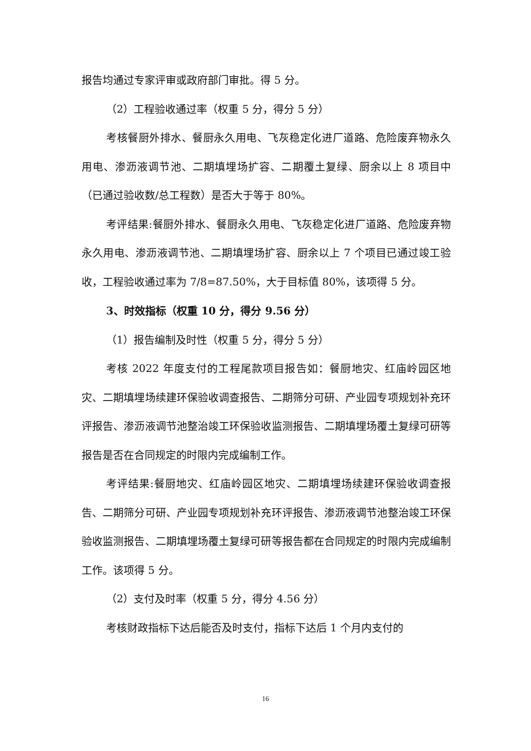报告均通过专家评审或政府部门审批。得 5 分。
（2）工程验收通过率（权重 5 分，得分 5 分）
考核餐厨外排水、餐厨永久用电、飞灰稳定化进厂道路、危险废弃物永久用电、渗沥液调节池、二期填埋场扩容、二期覆土复绿、厨余以上 8 项目中（已通过验收数/总工程数）是否大于等于 80%。
考评结果:餐厨外排水、餐厨永久用电、飞灰稳定化进厂道路、危险废弃物永久用电、渗沥液调节池、二期填埋场扩容、厨余以上 7 个项目已通过竣工验收，工程验收通过率为 7/8=87.50%，大于目标值 80%，该项得 5 分。
3、时效指标（权重 10 分，得分 9.56 分）
（1）报告编制及时性（权重 5 分，得分 5 分）
考核 2022 年度支付的工程尾款项目报告如：餐厨地灾、红庙岭园区地灾、二期填埋场续建环保验收调查报告、二期筛分可研、产业园专项规划补充环评报告、渗沥液调节池整治竣工环保验收监测报告、二期填埋场覆土复绿可研等报告是否在合同规定的时限内完成编制工作。
考评结果:餐厨地灾、红庙岭园区地灾、二期填埋场续建环保验收调查报告、二期筛分可研、产业园专项规划补充环评报告、渗沥液调节池整治竣工环保验收监测报告、二期填埋场覆土复绿可研等报告都在合同规定的时限内完成编制工作。该项得 5 分。
（2）支付及时率（权重 5 分，得分 4.56 分）
考核财政指标下达后能否及时支付，指标下达后 1 个月内支付的
16